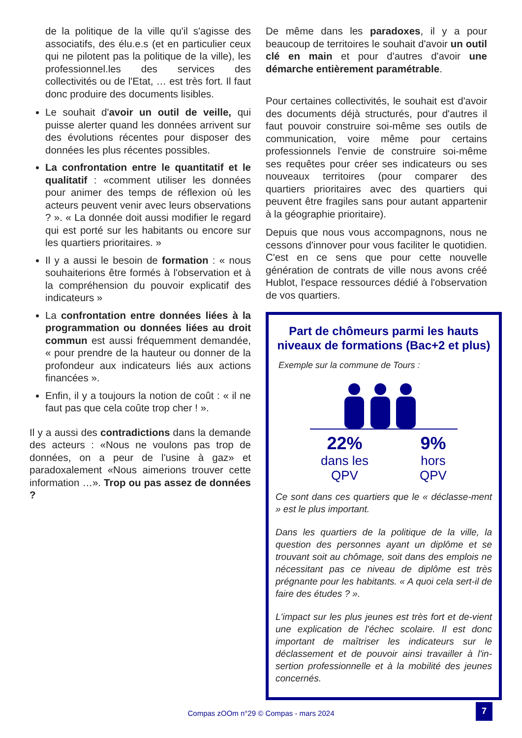de la politique de la ville qu'il s'agisse des associatifs, des élu.e.s (et en particulier ceux qui ne pilotent pas la politique de la ville), les professionnel.les des services des collectivités ou de l'Etat, … est très fort. Il faut donc produire des documents lisibles.
Le souhait d'avoir un outil de veille, qui puisse alerter quand les données arrivent sur des évolutions récentes pour disposer des données les plus récentes possibles.
La confrontation entre le quantitatif et le qualitatif : «comment utiliser les données pour animer des temps de réflexion où les acteurs peuvent venir avec leurs observations ? ». « La donnée doit aussi modifier le regard qui est porté sur les habitants ou encore sur les quartiers prioritaires. »
Il y a aussi le besoin de formation : « nous souhaiterions être formés à l'observation et à la compréhension du pouvoir explicatif des indicateurs »
La confrontation entre données liées à la programmation ou données liées au droit commun est aussi fréquemment demandée, « pour prendre de la hauteur ou donner de la profondeur aux indicateurs liés aux actions financées ».
Enfin, il y a toujours la notion de coût : « il ne faut pas que cela coûte trop cher ! ».
Il y a aussi des contradictions dans la demande des acteurs : «Nous ne voulons pas trop de données, on a peur de l'usine à gaz» et paradoxalement «Nous aimerions trouver cette information …». Trop ou pas assez de données ?
De même dans les paradoxes, il y a pour beaucoup de territoires le souhait d'avoir un outil clé en main et pour d'autres d'avoir une démarche entièrement paramétrable.
Pour certaines collectivités, le souhait est d'avoir des documents déjà structurés, pour d'autres il faut pouvoir construire soi-même ses outils de communication, voire même pour certains professionnels l'envie de construire soi-même ses requêtes pour créer ses indicateurs ou ses nouveaux territoires (pour comparer des quartiers prioritaires avec des quartiers qui peuvent être fragiles sans pour autant appartenir à la géographie prioritaire).
Depuis que nous vous accompagnons, nous ne cessons d'innover pour vous faciliter le quotidien. C'est en ce sens que pour cette nouvelle génération de contrats de ville nous avons créé Hublot, l'espace ressources dédié à l'observation de vos quartiers.
Part de chômeurs parmi les hauts niveaux de formations (Bac+2 et plus)
Exemple sur la commune de Tours :
22%
dans les
QPV
9%
hors
QPV
Ce sont dans ces quartiers que le « déclasse-ment » est le plus important.
Dans les quartiers de la politique de la ville, la question des personnes ayant un diplôme et se trouvant soit au chômage, soit dans des emplois ne nécessitant pas ce niveau de diplôme est très prégnante pour les habitants. « A quoi cela sert-il de faire des études ? ».
L'impact sur les plus jeunes est très fort et de-vient une explication de l'échec scolaire. Il est donc important de maîtriser les indicateurs sur le déclassement et de pouvoir ainsi travailler à l'in-sertion professionnelle et à la mobilité des jeunes concernés.
Compas zOOm n°29 © Compas - mars 2024 7